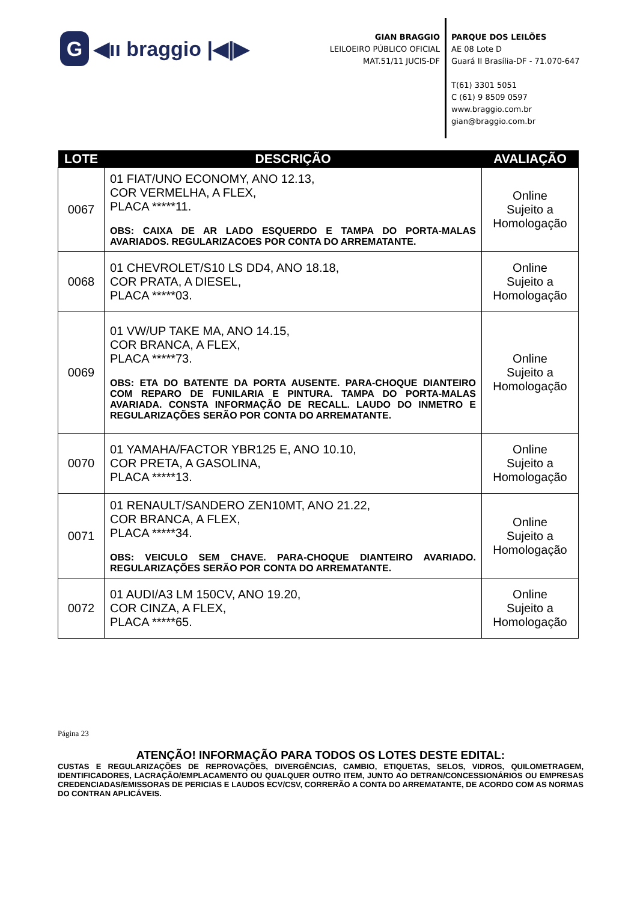G ◀ıı braggio |◀|▶
GIAN BRAGGIO
LEILOEIRO PÚBLICO OFICIAL
MAT.51/11 JUCIS-DF
PARQUE DOS LEILÕES
AE 08 Lote D
Guará II Brasília-DF - 71.070-647
T(61) 3301 5051
C (61) 9 8509 0597
www.braggio.com.br
gian@braggio.com.br
| LOTE | DESCRIÇÃO | AVALIAÇÃO |
| --- | --- | --- |
| 0067 | 01 FIAT/UNO ECONOMY, ANO 12.13, COR VERMELHA, A FLEX, PLACA *****11. OBS: CAIXA DE AR LADO ESQUERDO E TAMPA DO PORTA-MALAS AVARIADOS. REGULARIZACOES POR CONTA DO ARREMATANTE. | Online Sujeito a Homologação |
| 0068 | 01 CHEVROLET/S10 LS DD4, ANO 18.18, COR PRATA, A DIESEL, PLACA *****03. | Online Sujeito a Homologação |
| 0069 | 01 VW/UP TAKE MA, ANO 14.15, COR BRANCA, A FLEX, PLACA *****73. OBS: ETA DO BATENTE DA PORTA AUSENTE. PARA-CHOQUE DIANTEIRO COM REPARO DE FUNILARIA E PINTURA. TAMPA DO PORTA-MALAS AVARIADA. CONSTA INFORMAÇÃO DE RECALL. LAUDO DO INMETRO E REGULARIZAÇÕES SERÃO POR CONTA DO ARREMATANTE. | Online Sujeito a Homologação |
| 0070 | 01 YAMAHA/FACTOR YBR125 E, ANO 10.10, COR PRETA, A GASOLINA, PLACA *****13. | Online Sujeito a Homologação |
| 0071 | 01 RENAULT/SANDERO ZEN10MT, ANO 21.22, COR BRANCA, A FLEX, PLACA *****34. OBS: VEICULO SEM CHAVE. PARA-CHOQUE DIANTEIRO AVARIADO. REGULARIZAÇÕES SERÃO POR CONTA DO ARREMATANTE. | Online Sujeito a Homologação |
| 0072 | 01 AUDI/A3 LM 150CV, ANO 19.20, COR CINZA, A FLEX, PLACA *****65. | Online Sujeito a Homologação |
Página 23
ATENÇÃO! INFORMAÇÃO PARA TODOS OS LOTES DESTE EDITAL:
CUSTAS E REGULARIZAÇÕES DE REPROVAÇÕES, DIVERGÊNCIAS, CAMBIO, ETIQUETAS, SELOS, VIDROS, QUILOMETRAGEM, IDENTIFICADORES, LACRAÇÃO/EMPLACAMENTO OU QUALQUER OUTRO ITEM, JUNTO AO DETRAN/CONCESSIONÁRIOS OU EMPRESAS CREDENCIADAS/EMISSORAS DE PERICIAS E LAUDOS ECV/CSV, CORRERÃO A CONTA DO ARREMATANTE, DE ACORDO COM AS NORMAS DO CONTRAN APLICÁVEIS.